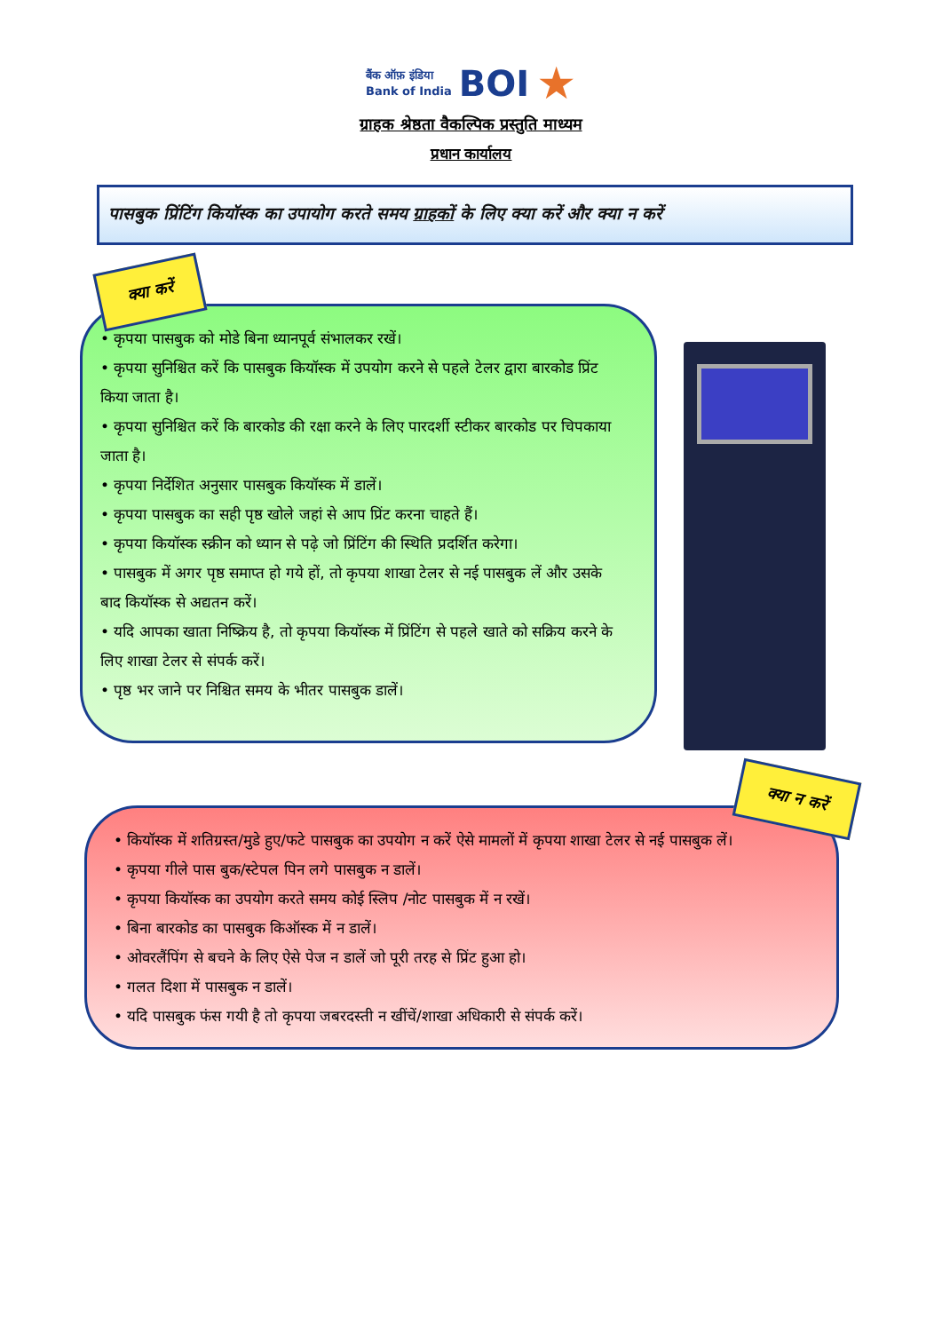बैंक ऑफ़ इंडिया
Bank of India
BOI
★
ग्राहक श्रेष्ठता वैकल्पिक प्रस्तुति माध्यम
प्रधान कार्यालय
पासबुक प्रिंटिंग कियॉस्क का उपायोग करते समय ग्राहकों के लिए क्या करें और क्या न करें
क्या करें
• कृपया पासबुक को मोडे बिना ध्यानपूर्व संभालकर रखें।
• कृपया सुनिश्चित करें कि पासबुक कियॉस्क में उपयोग करने से पहले टेलर द्वारा बारकोड प्रिंट किया जाता है।
• कृपया सुनिश्चित करें कि बारकोड की रक्षा करने के लिए पारदर्शी स्टीकर बारकोड पर चिपकाया जाता है।
• कृपया निर्देशित अनुसार पासबुक कियॉस्क में डालें।
• कृपया पासबुक का सही पृष्ठ खोले जहां से आप प्रिंट करना चाहते हैं।
• कृपया कियॉस्क स्क्रीन को ध्यान से पढ़े जो प्रिंटिंग की स्थिति प्रदर्शित करेगा।
• पासबुक में अगर पृष्ठ समाप्त हो गये हों, तो कृपया शाखा टेलर से नई पासबुक लें और उसके बाद कियॉस्क से अद्यतन करें।
• यदि आपका खाता निष्क्रिय है, तो कृपया कियॉस्क में प्रिंटिंग से पहले खाते को सक्रिय करने के लिए शाखा टेलर से संपर्क करें।
• पृष्ठ भर जाने पर निश्चित समय के भीतर पासबुक डालें।
• कियॉस्क में शतिग्रस्त/मुडे हुए/फटे पासबुक का उपयोग न करें ऐसे मामलों में कृपया शाखा टेलर से नई पासबुक लें।
• कृपया गीले पास बुक/स्टेपल पिन लगे पासबुक न डालें।
• कृपया कियॉस्क का उपयोग करते समय कोई स्लिप /नोट पासबुक में न रखें।
• बिना बारकोड का पासबुक किऑस्क में न डालें।
• ओवरलैंपिंग से बचने के लिए ऐसे पेज न डालें जो पूरी तरह से प्रिंट हुआ हो।
• गलत दिशा में पासबुक न डालें।
• यदि पासबुक फंस गयी है तो कृपया जबरदस्ती न खींचें/शाखा अधिकारी से संपर्क करें।
क्या न करें